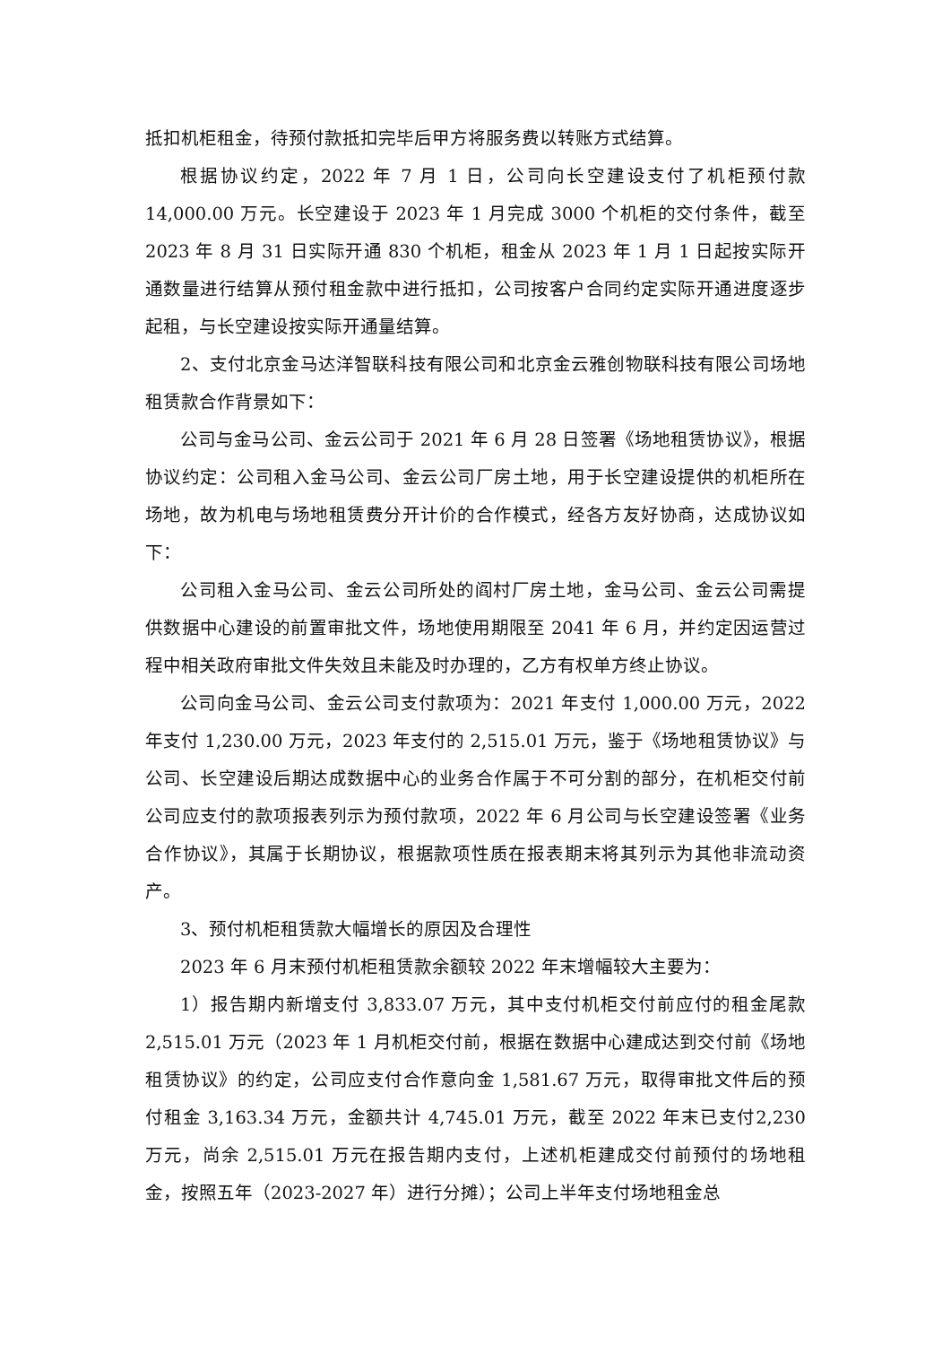抵扣机柜租金，待预付款抵扣完毕后甲方将服务费以转账方式结算。
根据协议约定，2022 年 7 月 1 日，公司向长空建设支付了机柜预付款14,000.00 万元。长空建设于 2023 年 1 月完成 3000 个机柜的交付条件，截至2023 年 8 月 31 日实际开通 830 个机柜，租金从 2023 年 1 月 1 日起按实际开通数量进行结算从预付租金款中进行抵扣，公司按客户合同约定实际开通进度逐步起租，与长空建设按实际开通量结算。
2、支付北京金马达洋智联科技有限公司和北京金云雅创物联科技有限公司场地租赁款合作背景如下：
公司与金马公司、金云公司于 2021 年 6 月 28 日签署《场地租赁协议》，根据协议约定：公司租入金马公司、金云公司厂房土地，用于长空建设提供的机柜所在场地，故为机电与场地租赁费分开计价的合作模式，经各方友好协商，达成协议如下：
公司租入金马公司、金云公司所处的阎村厂房土地，金马公司、金云公司需提供数据中心建设的前置审批文件，场地使用期限至 2041 年 6 月，并约定因运营过程中相关政府审批文件失效且未能及时办理的，乙方有权单方终止协议。
公司向金马公司、金云公司支付款项为：2021 年支付 1,000.00 万元，2022年支付 1,230.00 万元，2023 年支付的 2,515.01 万元，鉴于《场地租赁协议》与公司、长空建设后期达成数据中心的业务合作属于不可分割的部分，在机柜交付前公司应支付的款项报表列示为预付款项，2022 年 6 月公司与长空建设签署《业务合作协议》，其属于长期协议，根据款项性质在报表期末将其列示为其他非流动资产。
3、预付机柜租赁款大幅增长的原因及合理性
2023 年 6 月末预付机柜租赁款余额较 2022 年末增幅较大主要为：
1）报告期内新增支付 3,833.07 万元，其中支付机柜交付前应付的租金尾款2,515.01 万元（2023 年 1 月机柜交付前，根据在数据中心建成达到交付前《场地租赁协议》的约定，公司应支付合作意向金 1,581.67 万元，取得审批文件后的预付租金 3,163.34 万元，金额共计 4,745.01 万元，截至 2022 年末已支付2,230 万元，尚余 2,515.01 万元在报告期内支付，上述机柜建成交付前预付的场地租金，按照五年（2023-2027 年）进行分摊）；公司上半年支付场地租金总